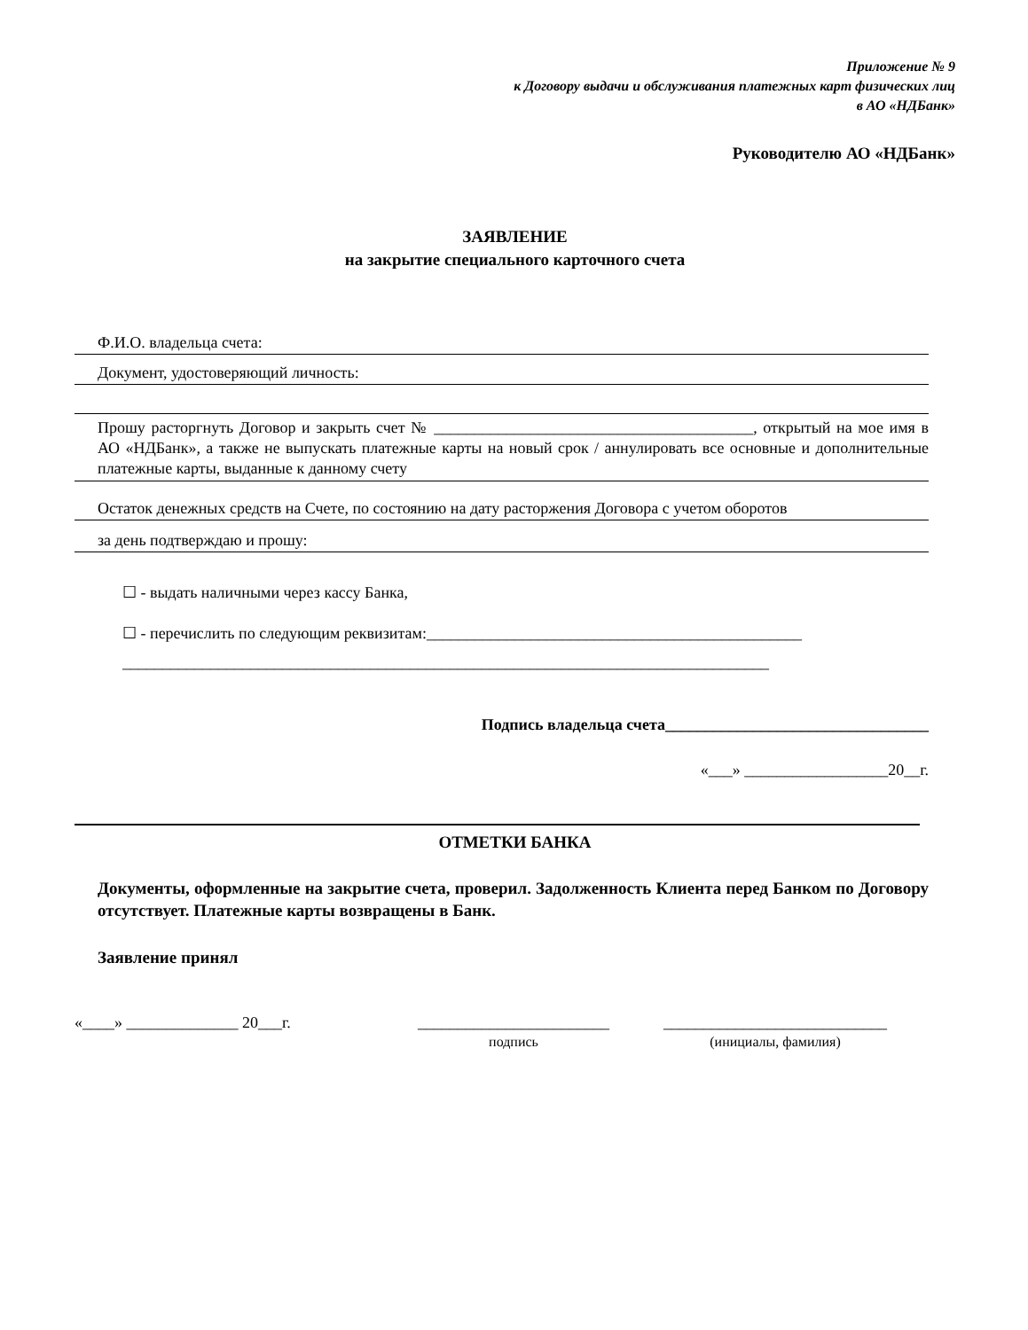Приложение № 9
к Договору выдачи и обслуживания платежных карт физических лиц
в АО «НДБанк»
Руководителю АО «НДБанк»
ЗАЯВЛЕНИЕ
на закрытие специального карточного счета
Ф.И.О. владельца счета:
Документ, удостоверяющий личность:
Прошу расторгнуть Договор и закрыть счет № ________________________________________, открытый на мое имя в АО «НДБанк», а также не выпускать платежные карты на новый срок / аннулировать все основные и дополнительные платежные карты, выданные к данному счету
Остаток денежных средств на Счете, по состоянию на дату расторжения Договора с учетом оборотов
за день подтверждаю и прошу:
☐ - выдать наличными через кассу Банка,
☐ - перечислить по следующим реквизитам:_______________________________________________
_________________________________________________________________________________
Подпись владельца счета_________________________________
«___» __________________20__г.
ОТМЕТКИ БАНКА
Документы, оформленные на закрытие счета, проверил. Задолженность Клиента перед Банком по Договору отсутствует. Платежные карты возвращены в Банк.
Заявление принял
«____» ______________ 20___г. ________________________
подпись
____________________________
(инициалы, фамилия)